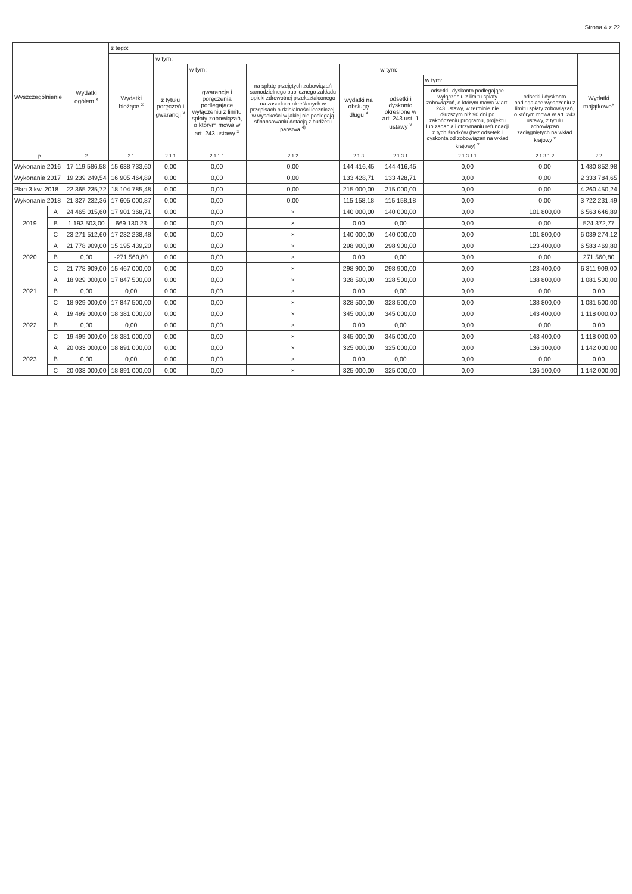Strona 4 z 22
| Wyszczególnienie | | Wydatki ogółem <sup>x</sup> | z tego: | | | | | | | | |
| --- | --- | --- | --- | --- | --- | --- | --- | --- | --- | --- | --- |
| | | | Wydatki bieżące <sup>x</sup> | w tym: | | | | | | | Wydatki majątkowe<sup>x</sup> |
| | | | | z tytułu poręczeń i gwarancji <sup>x</sup> | w tym: | na spłatę przejętych zobowiązań samodzielnego publicznego zakładu opieki zdrowotnej przekształconego na zasadach określonych w przepisach o działalności leczniczej, w wysokości w jakiej nie podlegają sfinansowaniu dotacją z budżetu państwa <sup>4)</sup> | wydatki na obsługę długu <sup>x</sup> | w tym: | | | |
| | | | | | gwarancje i poręczenia podlegające wyłączeniu z limitu spłaty zobowiązań, o którym mowa w art. 243 ustawy <sup>x</sup> | | | odsetki i dyskonto określone w art. 243 ust. 1 ustawy <sup>x</sup> | w tym: | | |
| | | | | | | | | | odsetki i dyskonto podlegające wyłączeniu z limitu spłaty zobowiązań, o którym mowa w art. 243 ustawy, w terminie nie dłuższym niż 90 dni po zakończeniu programu, projektu lub zadania i otrzymaniu refundacji z tych środków (bez odsetek i dyskonta od zobowiązań na wkład krajowy) <sup>x</sup> | odsetki i dyskonto podlegające wyłączeniu z limitu spłaty zobowiązań, o którym mowa w art. 243 ustawy, z tytułu zobowiązań zaciągniętych na wkład krajowy <sup>x</sup> | |
| Lp | | 2 | 2.1 | 2.1.1 | 2.1.1.1 | 2.1.2 | 2.1.3 | 2.1.3.1 | 2.1.3.1.1 | 2.1.3.1.2 | 2.2 |
| Wykonanie 2016 | | 17 119 586,58 | 15 638 733,60 | 0,00 | 0,00 | 0,00 | 144 416,45 | 144 416,45 | 0,00 | 0,00 | 1 480 852,98 |
| Wykonanie 2017 | | 19 239 249,54 | 16 905 464,89 | 0,00 | 0,00 | 0,00 | 133 428,71 | 133 428,71 | 0,00 | 0,00 | 2 333 784,65 |
| Plan 3 kw. 2018 | | 22 365 235,72 | 18 104 785,48 | 0,00 | 0,00 | 0,00 | 215 000,00 | 215 000,00 | 0,00 | 0,00 | 4 260 450,24 |
| Wykonanie 2018 | | 21 327 232,36 | 17 605 000,87 | 0,00 | 0,00 | 0,00 | 115 158,18 | 115 158,18 | 0,00 | 0,00 | 3 722 231,49 |
| 2019 | A | 24 465 015,60 | 17 901 368,71 | 0,00 | 0,00 | × | 140 000,00 | 140 000,00 | 0,00 | 101 800,00 | 6 563 646,89 |
| | B | 1 193 503,00 | 669 130,23 | 0,00 | 0,00 | × | 0,00 | 0,00 | 0,00 | 0,00 | 524 372,77 |
| | C | 23 271 512,60 | 17 232 238,48 | 0,00 | 0,00 | × | 140 000,00 | 140 000,00 | 0,00 | 101 800,00 | 6 039 274,12 |
| 2020 | A | 21 778 909,00 | 15 195 439,20 | 0,00 | 0,00 | × | 298 900,00 | 298 900,00 | 0,00 | 123 400,00 | 6 583 469,80 |
| | B | 0,00 | -271 560,80 | 0,00 | 0,00 | × | 0,00 | 0,00 | 0,00 | 0,00 | 271 560,80 |
| | C | 21 778 909,00 | 15 467 000,00 | 0,00 | 0,00 | × | 298 900,00 | 298 900,00 | 0,00 | 123 400,00 | 6 311 909,00 |
| 2021 | A | 18 929 000,00 | 17 847 500,00 | 0,00 | 0,00 | × | 328 500,00 | 328 500,00 | 0,00 | 138 800,00 | 1 081 500,00 |
| | B | 0,00 | 0,00 | 0,00 | 0,00 | × | 0,00 | 0,00 | 0,00 | 0,00 | 0,00 |
| | C | 18 929 000,00 | 17 847 500,00 | 0,00 | 0,00 | × | 328 500,00 | 328 500,00 | 0,00 | 138 800,00 | 1 081 500,00 |
| 2022 | A | 19 499 000,00 | 18 381 000,00 | 0,00 | 0,00 | × | 345 000,00 | 345 000,00 | 0,00 | 143 400,00 | 1 118 000,00 |
| | B | 0,00 | 0,00 | 0,00 | 0,00 | × | 0,00 | 0,00 | 0,00 | 0,00 | 0,00 |
| | C | 19 499 000,00 | 18 381 000,00 | 0,00 | 0,00 | × | 345 000,00 | 345 000,00 | 0,00 | 143 400,00 | 1 118 000,00 |
| 2023 | A | 20 033 000,00 | 18 891 000,00 | 0,00 | 0,00 | × | 325 000,00 | 325 000,00 | 0,00 | 136 100,00 | 1 142 000,00 |
| | B | 0,00 | 0,00 | 0,00 | 0,00 | × | 0,00 | 0,00 | 0,00 | 0,00 | 0,00 |
| | C | 20 033 000,00 | 18 891 000,00 | 0,00 | 0,00 | × | 325 000,00 | 325 000,00 | 0,00 | 136 100,00 | 1 142 000,00 |